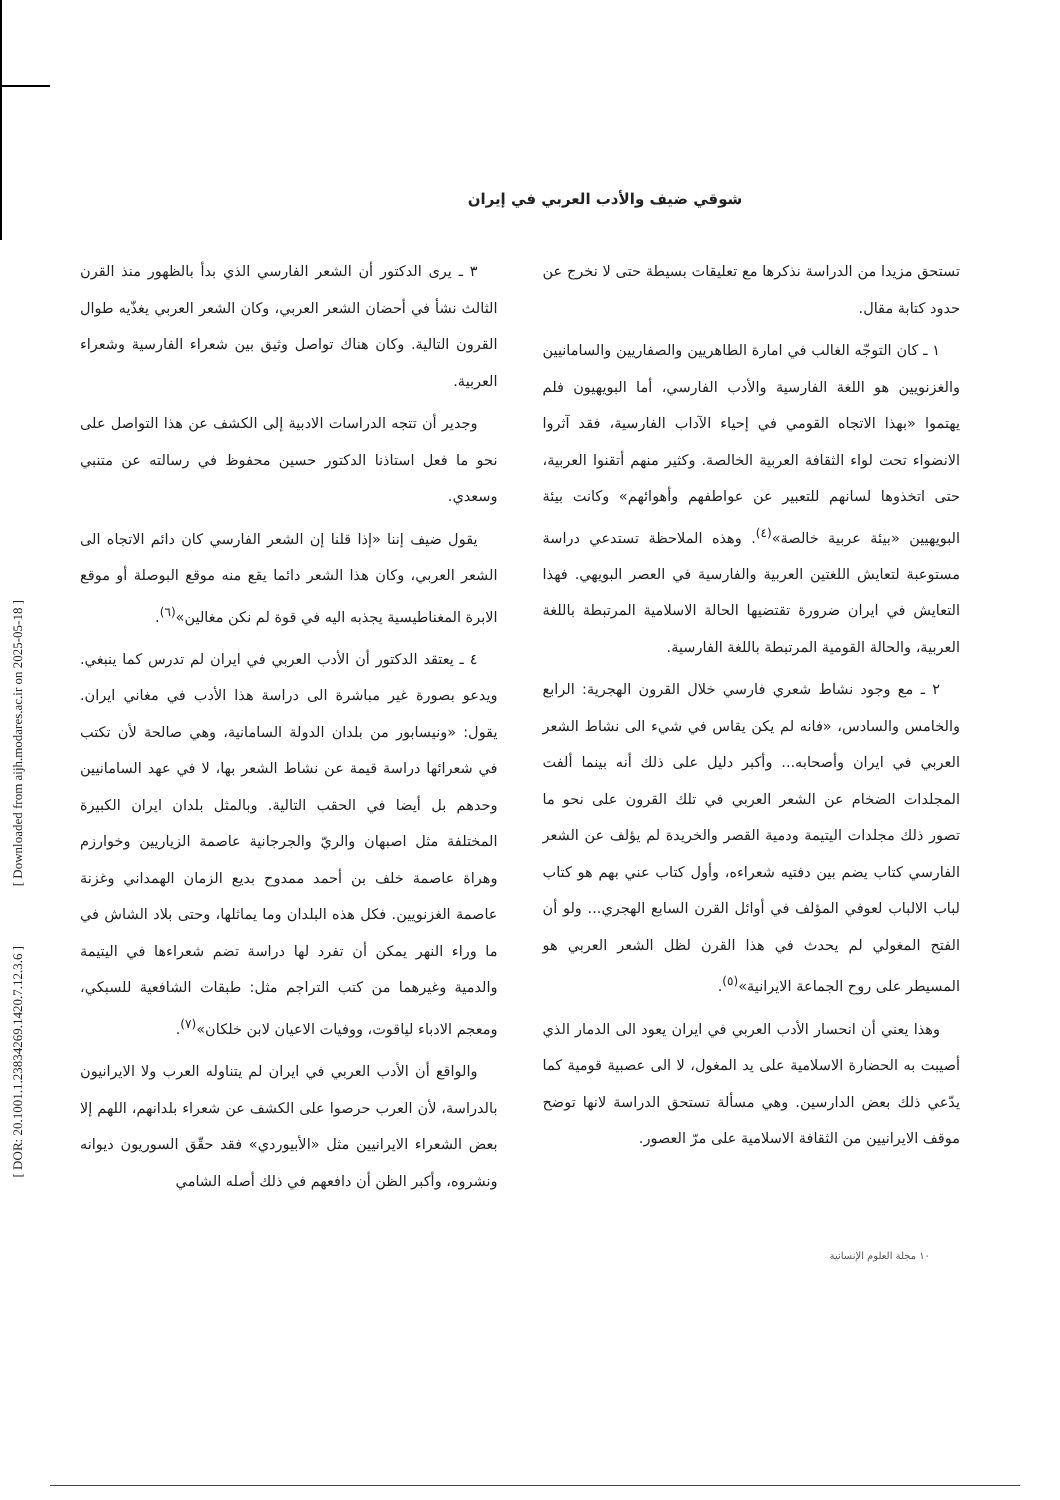[ Downloaded from aijh.modares.ac.ir on 2025-05-18 ]
[ DOR: 20.1001.1.23834269.1420.7.12.3.6 ]
شوقي ضيف والأدب العربي في إيران
تستحق مزيدا من الدراسة نذكرها مع تعليقات بسيطة حتى لا نخرج عن حدود كتابة مقال.
١ ـ كان التوجّه الغالب في امارة الطاهريين والصفاريين والسامانيين والغزنويين هو اللغة الفارسية والأدب الفارسي، أما البويهيون فلم يهتموا «بهذا الاتجاه القومي في إحياء الآداب الفارسية، فقد آثروا الانضواء تحت لواء الثقافة العربية الخالصة. وكثير منهم أتقنوا العربية، حتى اتخذوها لسانهم للتعبير عن عواطفهم وأهوائهم» وكانت بيئة البويهيين «بيئة عربية خالصة»<sup>(٤)</sup>. وهذه الملاحظة تستدعي دراسة مستوعبة لتعايش اللغتين العربية والفارسية في العصر البويهي. فهذا التعايش في ايران ضرورة تقتضيها الحالة الاسلامية المرتبطة باللغة العربية، والحالة القومية المرتبطة باللغة الفارسية.
٢ ـ مع وجود نشاط شعري فارسي خلال القرون الهجرية: الرابع والخامس والسادس، «فانه لم يكن يقاس في شيء الى نشاط الشعر العربي في ايران وأصحابه... وأكبر دليل على ذلك أنه بينما ألفت المجلدات الضخام عن الشعر العربي في تلك القرون على نحو ما تصور ذلك مجلدات اليتيمة ودمية القصر والخريدة لم يؤلف عن الشعر الفارسي كتاب يضم بين دفتيه شعراءه، وأول كتاب عني بهم هو كتاب لباب الالباب لعوفي المؤلف في أوائل القرن السابع الهجري... ولو أن الفتح المغولي لم يحدث في هذا القرن لظل الشعر العربي هو المسيطر على روح الجماعة الايرانية»<sup>(٥)</sup>.
وهذا يعني أن انحسار الأدب العربي في ايران يعود الى الدمار الذي أصيبت به الحضارة الاسلامية على يد المغول، لا الى عصبية قومية كما يدّعي ذلك بعض الدارسين. وهي مسألة تستحق الدراسة لانها توضح موقف الايرانيين من الثقافة الاسلامية على مرّ العصور.
٣ ـ يرى الدكتور أن الشعر الفارسي الذي بدأ بالظهور منذ القرن الثالث نشأ في أحضان الشعر العربي، وكان الشعر العربي يغذّيه طوال القرون التالية. وكان هناك تواصل وثيق بين شعراء الفارسية وشعراء العربية.
وجدير أن تتجه الدراسات الادبية إلى الكشف عن هذا التواصل على نحو ما فعل استاذنا الدكتور حسين محفوظ في رسالته عن متنبي وسعدي.
يقول ضيف إننا «إذا قلنا إن الشعر الفارسي كان دائم الاتجاه الى الشعر العربي، وكان هذا الشعر دائما يقع منه موقع البوصلة أو موقع الابرة المغناطيسية يجذبه اليه في قوة لم نكن مغالين»<sup>(٦)</sup>.
٤ ـ يعتقد الدكتور أن الأدب العربي في ايران لم تدرس كما ينبغي. ويدعو بصورة غير مباشرة الى دراسة هذا الأدب في مغاني ايران. يقول: «ونيسابور من بلدان الدولة السامانية، وهي صالحة لأن تكتب في شعرائها دراسة قيمة عن نشاط الشعر بها، لا في عهد السامانيين وحدهم بل أيضا في الحقب التالية. وبالمثل بلدان ايران الكبيرة المختلفة مثل اصبهان والريّ والجرجانية عاصمة الزياريين وخوارزم وهراة عاصمة خلف بن أحمد ممدوح بديع الزمان الهمداني وغزنة عاصمة الغزنويين. فكل هذه البلدان وما يماثلها، وحتى بلاد الشاش في ما وراء النهر يمكن أن تفرد لها دراسة تضم شعراءها في اليتيمة والدمية وغيرهما من كتب التراجم مثل: طبقات الشافعية للسبكي، ومعجم الادباء لياقوت، ووفيات الاعيان لابن خلكان»<sup>(٧)</sup>.
والواقع أن الأدب العربي في ايران لم يتناوله العرب ولا الايرانيون بالدراسة، لأن العرب حرصوا على الكشف عن شعراء بلدانهم، اللهم إلا بعض الشعراء الايرانيين مثل «الأبيوردي» فقد حقّق السوريون ديوانه ونشروه، وأكبر الظن أن دافعهم في ذلك أصله الشامي
١٠ مجلة العلوم الإنسانية